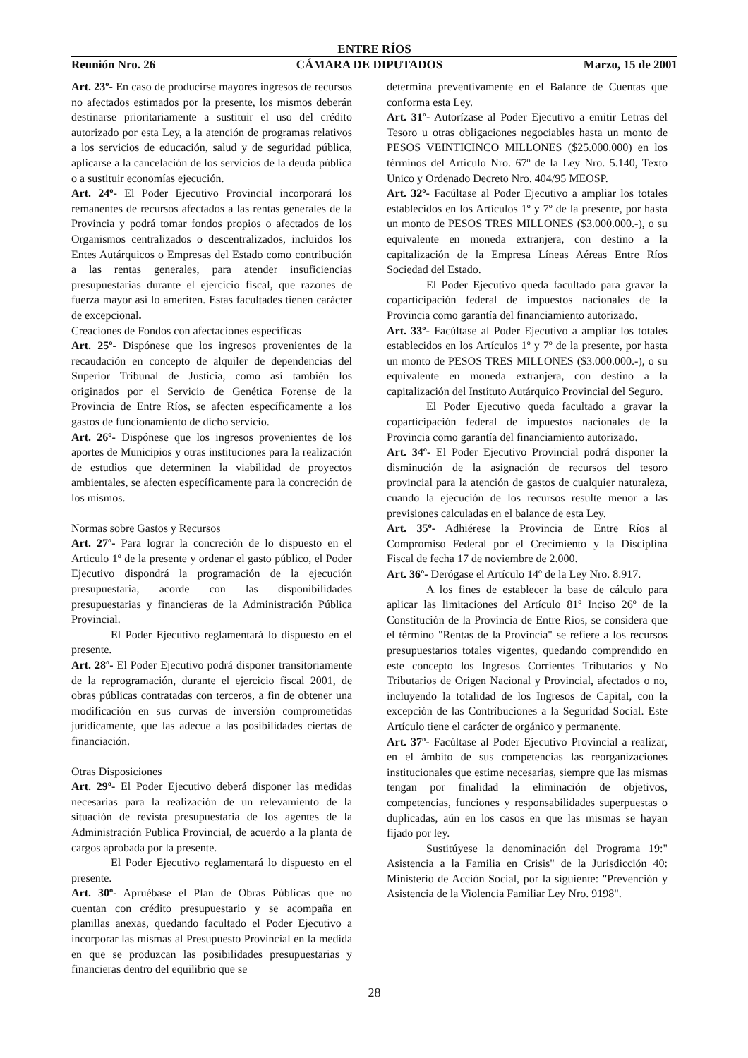ENTRE RÍOS
Reunión Nro. 26 CÁMARA DE DIPUTADOS Marzo, 15 de 2001
Art. 23º- En caso de producirse mayores ingresos de recursos no afectados estimados por la presente, los mismos deberán destinarse prioritariamente a sustituir el uso del crédito autorizado por esta Ley, a la atención de programas relativos a los servicios de educación, salud y de seguridad pública, aplicarse a la cancelación de los servicios de la deuda pública o a sustituir economías ejecución.
Art. 24º- El Poder Ejecutivo Provincial incorporará los remanentes de recursos afectados a las rentas generales de la Provincia y podrá tomar fondos propios o afectados de los Organismos centralizados o descentralizados, incluidos los Entes Autárquicos o Empresas del Estado como contribución a las rentas generales, para atender insuficiencias presupuestarias durante el ejercicio fiscal, que razones de fuerza mayor así lo ameriten. Estas facultades tienen carácter de excepcional.
Creaciones de Fondos con afectaciones específicas
Art. 25º- Dispónese que los ingresos provenientes de la recaudación en concepto de alquiler de dependencias del Superior Tribunal de Justicia, como así también los originados por el Servicio de Genética Forense de la Provincia de Entre Ríos, se afecten específicamente a los gastos de funcionamiento de dicho servicio.
Art. 26º- Dispónese que los ingresos provenientes de los aportes de Municipios y otras instituciones para la realización de estudios que determinen la viabilidad de proyectos ambientales, se afecten específicamente para la concreción de los mismos.
Normas sobre Gastos y Recursos
Art. 27º- Para lograr la concreción de lo dispuesto en el Articulo 1º de la presente y ordenar el gasto público, el Poder Ejecutivo dispondrá la programación de la ejecución presupuestaria, acorde con las disponibilidades presupuestarias y financieras de la Administración Pública Provincial.
El Poder Ejecutivo reglamentará lo dispuesto en el presente.
Art. 28º- El Poder Ejecutivo podrá disponer transitoriamente de la reprogramación, durante el ejercicio fiscal 2001, de obras públicas contratadas con terceros, a fin de obtener una modificación en sus curvas de inversión comprometidas jurídicamente, que las adecue a las posibilidades ciertas de financiación.
Otras Disposiciones
Art. 29º- El Poder Ejecutivo deberá disponer las medidas necesarias para la realización de un relevamiento de la situación de revista presupuestaria de los agentes de la Administración Publica Provincial, de acuerdo a la planta de cargos aprobada por la presente.
El Poder Ejecutivo reglamentará lo dispuesto en el presente.
Art. 30º- Apruébase el Plan de Obras Públicas que no cuentan con crédito presupuestario y se acompaña en planillas anexas, quedando facultado el Poder Ejecutivo a incorporar las mismas al Presupuesto Provincial en la medida en que se produzcan las posibilidades presupuestarias y financieras dentro del equilibrio que se
determina preventivamente en el Balance de Cuentas que conforma esta Ley.
Art. 31º- Autorízase al Poder Ejecutivo a emitir Letras del Tesoro u otras obligaciones negociables hasta un monto de PESOS VEINTICINCO MILLONES ($25.000.000) en los términos del Artículo Nro. 67º de la Ley Nro. 5.140, Texto Unico y Ordenado Decreto Nro. 404/95 MEOSP.
Art. 32º- Facúltase al Poder Ejecutivo a ampliar los totales establecidos en los Artículos 1º y 7º de la presente, por hasta un monto de PESOS TRES MILLONES ($3.000.000.-), o su equivalente en moneda extranjera, con destino a la capitalización de la Empresa Líneas Aéreas Entre Ríos Sociedad del Estado.
El Poder Ejecutivo queda facultado para gravar la coparticipación federal de impuestos nacionales de la Provincia como garantía del financiamiento autorizado.
Art. 33º- Facúltase al Poder Ejecutivo a ampliar los totales establecidos en los Artículos 1º y 7º de la presente, por hasta un monto de PESOS TRES MILLONES ($3.000.000.-), o su equivalente en moneda extranjera, con destino a la capitalización del Instituto Autárquico Provincial del Seguro.
El Poder Ejecutivo queda facultado a gravar la coparticipación federal de impuestos nacionales de la Provincia como garantía del financiamiento autorizado.
Art. 34º- El Poder Ejecutivo Provincial podrá disponer la disminución de la asignación de recursos del tesoro provincial para la atención de gastos de cualquier naturaleza, cuando la ejecución de los recursos resulte menor a las previsiones calculadas en el balance de esta Ley.
Art. 35º- Adhiérese la Provincia de Entre Ríos al Compromiso Federal por el Crecimiento y la Disciplina Fiscal de fecha 17 de noviembre de 2.000.
Art. 36º- Derógase el Artículo 14º de la Ley Nro. 8.917.
A los fines de establecer la base de cálculo para aplicar las limitaciones del Artículo 81º Inciso 26º de la Constitución de la Provincia de Entre Ríos, se considera que el término "Rentas de la Provincia" se refiere a los recursos presupuestarios totales vigentes, quedando comprendido en este concepto los Ingresos Corrientes Tributarios y No Tributarios de Origen Nacional y Provincial, afectados o no, incluyendo la totalidad de los Ingresos de Capital, con la excepción de las Contribuciones a la Seguridad Social. Este Artículo tiene el carácter de orgánico y permanente.
Art. 37º- Facúltase al Poder Ejecutivo Provincial a realizar, en el ámbito de sus competencias las reorganizaciones institucionales que estime necesarias, siempre que las mismas tengan por finalidad la eliminación de objetivos, competencias, funciones y responsabilidades superpuestas o duplicadas, aún en los casos en que las mismas se hayan fijado por ley.
Sustitúyese la denominación del Programa 19:" Asistencia a la Familia en Crisis" de la Jurisdicción 40: Ministerio de Acción Social, por la siguiente: "Prevención y Asistencia de la Violencia Familiar Ley Nro. 9198".
28